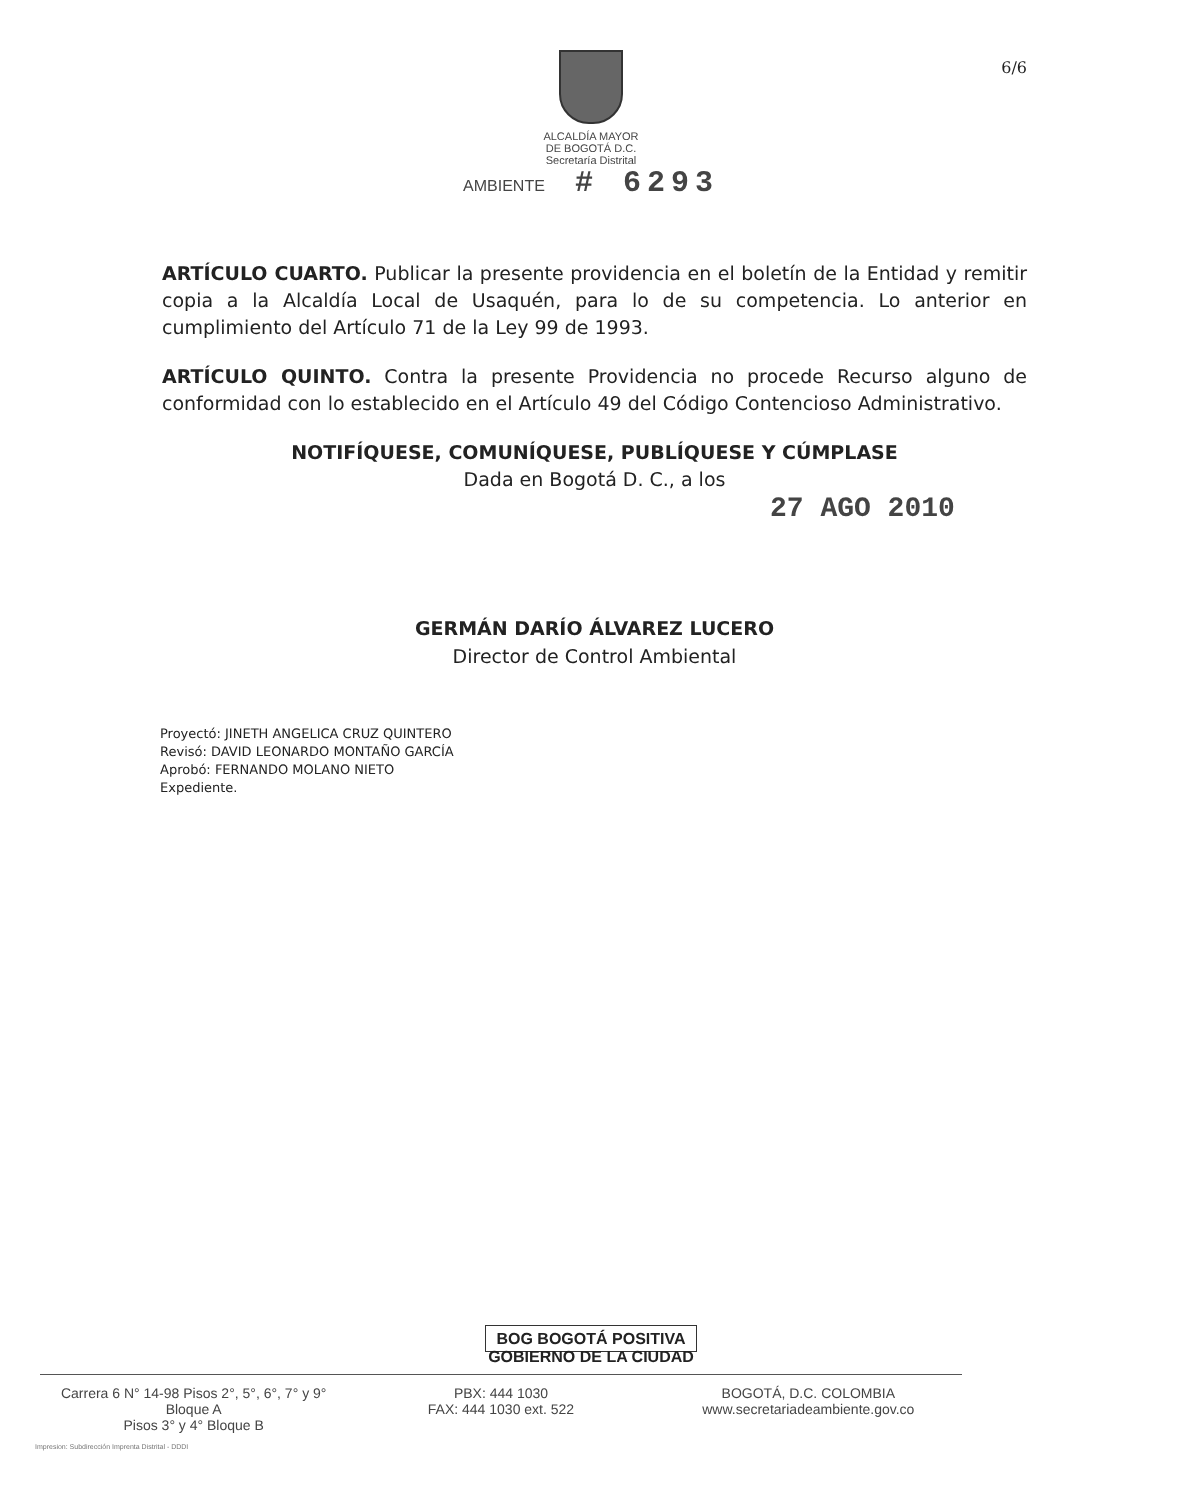ALCALDÍA MAYOR
DE BOGOTÁ D.C.
Secretaría Distrital
AMBIENTE # 6293
6/6
ARTÍCULO CUARTO. Publicar la presente providencia en el boletín de la Entidad y remitir copia a la Alcaldía Local de Usaquén, para lo de su competencia. Lo anterior en cumplimiento del Artículo 71 de la Ley 99 de 1993.
ARTÍCULO QUINTO. Contra la presente Providencia no procede Recurso alguno de conformidad con lo establecido en el Artículo 49 del Código Contencioso Administrativo.
NOTIFÍQUESE, COMUNÍQUESE, PUBLÍQUESE Y CÚMPLASE
Dada en Bogotá D. C., a los
27 AGO 2010
GERMÁN DARÍO ÁLVAREZ LUCERO
Director de Control Ambiental
Proyectó: JINETH ANGELICA CRUZ QUINTERO
Revisó: DAVID LEONARDO MONTAÑO GARCÍA
Aprobó: FERNANDO MOLANO NIETO
Expediente.
BOG BOGOTÁ POSITIVA
GOBIERNO DE LA CIUDAD
Carrera 6 N° 14-98 Pisos 2°, 5°, 6°, 7° y 9° Bloque A
Pisos 3° y 4° Bloque B
PBX: 444 1030
FAX: 444 1030 ext. 522
BOGOTÁ, D.C. COLOMBIA
www.secretariadeambiente.gov.co
Impresion: Subdirección Imprenta Distrital - DDDI